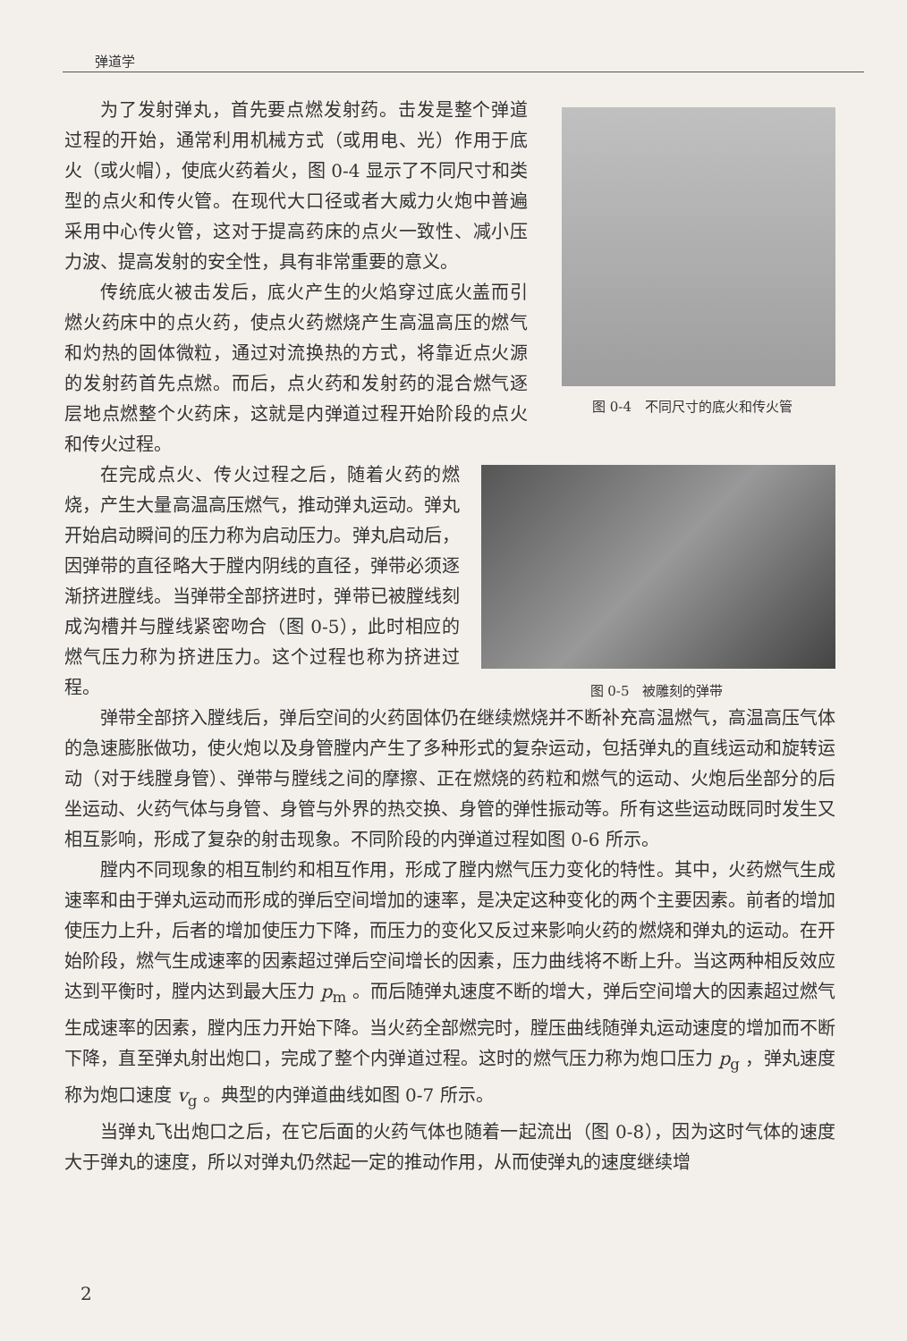弹道学
图 0-4　不同尺寸的底火和传火管
为了发射弹丸，首先要点燃发射药。击发是整个弹道过程的开始，通常利用机械方式（或用电、光）作用于底火（或火帽），使底火药着火，图 0-4 显示了不同尺寸和类型的点火和传火管。在现代大口径或者大威力火炮中普遍采用中心传火管，这对于提高药床的点火一致性、减小压力波、提高发射的安全性，具有非常重要的意义。
传统底火被击发后，底火产生的火焰穿过底火盖而引燃火药床中的点火药，使点火药燃烧产生高温高压的燃气和灼热的固体微粒，通过对流换热的方式，将靠近点火源的发射药首先点燃。而后，点火药和发射药的混合燃气逐层地点燃整个火药床，这就是内弹道过程开始阶段的点火和传火过程。
图 0-5　被雕刻的弹带
在完成点火、传火过程之后，随着火药的燃烧，产生大量高温高压燃气，推动弹丸运动。弹丸开始启动瞬间的压力称为启动压力。弹丸启动后，因弹带的直径略大于膛内阴线的直径，弹带必须逐渐挤进膛线。当弹带全部挤进时，弹带已被膛线刻成沟槽并与膛线紧密吻合（图 0-5），此时相应的燃气压力称为挤进压力。这个过程也称为挤进过程。
弹带全部挤入膛线后，弹后空间的火药固体仍在继续燃烧并不断补充高温燃气，高温高压气体的急速膨胀做功，使火炮以及身管膛内产生了多种形式的复杂运动，包括弹丸的直线运动和旋转运动（对于线膛身管）、弹带与膛线之间的摩擦、正在燃烧的药粒和燃气的运动、火炮后坐部分的后坐运动、火药气体与身管、身管与外界的热交换、身管的弹性振动等。所有这些运动既同时发生又相互影响，形成了复杂的射击现象。不同阶段的内弹道过程如图 0-6 所示。
膛内不同现象的相互制约和相互作用，形成了膛内燃气压力变化的特性。其中，火药燃气生成速率和由于弹丸运动而形成的弹后空间增加的速率，是决定这种变化的两个主要因素。前者的增加使压力上升，后者的增加使压力下降，而压力的变化又反过来影响火药的燃烧和弹丸的运动。在开始阶段，燃气生成速率的因素超过弹后空间增长的因素，压力曲线将不断上升。当这两种相反效应达到平衡时，膛内达到最大压力 p<sub>m</sub> 。而后随弹丸速度不断的增大，弹后空间增大的因素超过燃气生成速率的因素，膛内压力开始下降。当火药全部燃完时，膛压曲线随弹丸运动速度的增加而不断下降，直至弹丸射出炮口，完成了整个内弹道过程。这时的燃气压力称为炮口压力 p<sub>g</sub> ，弹丸速度称为炮口速度 v<sub>g</sub> 。典型的内弹道曲线如图 0-7 所示。
当弹丸飞出炮口之后，在它后面的火药气体也随着一起流出（图 0-8），因为这时气体的速度大于弹丸的速度，所以对弹丸仍然起一定的推动作用，从而使弹丸的速度继续增
2